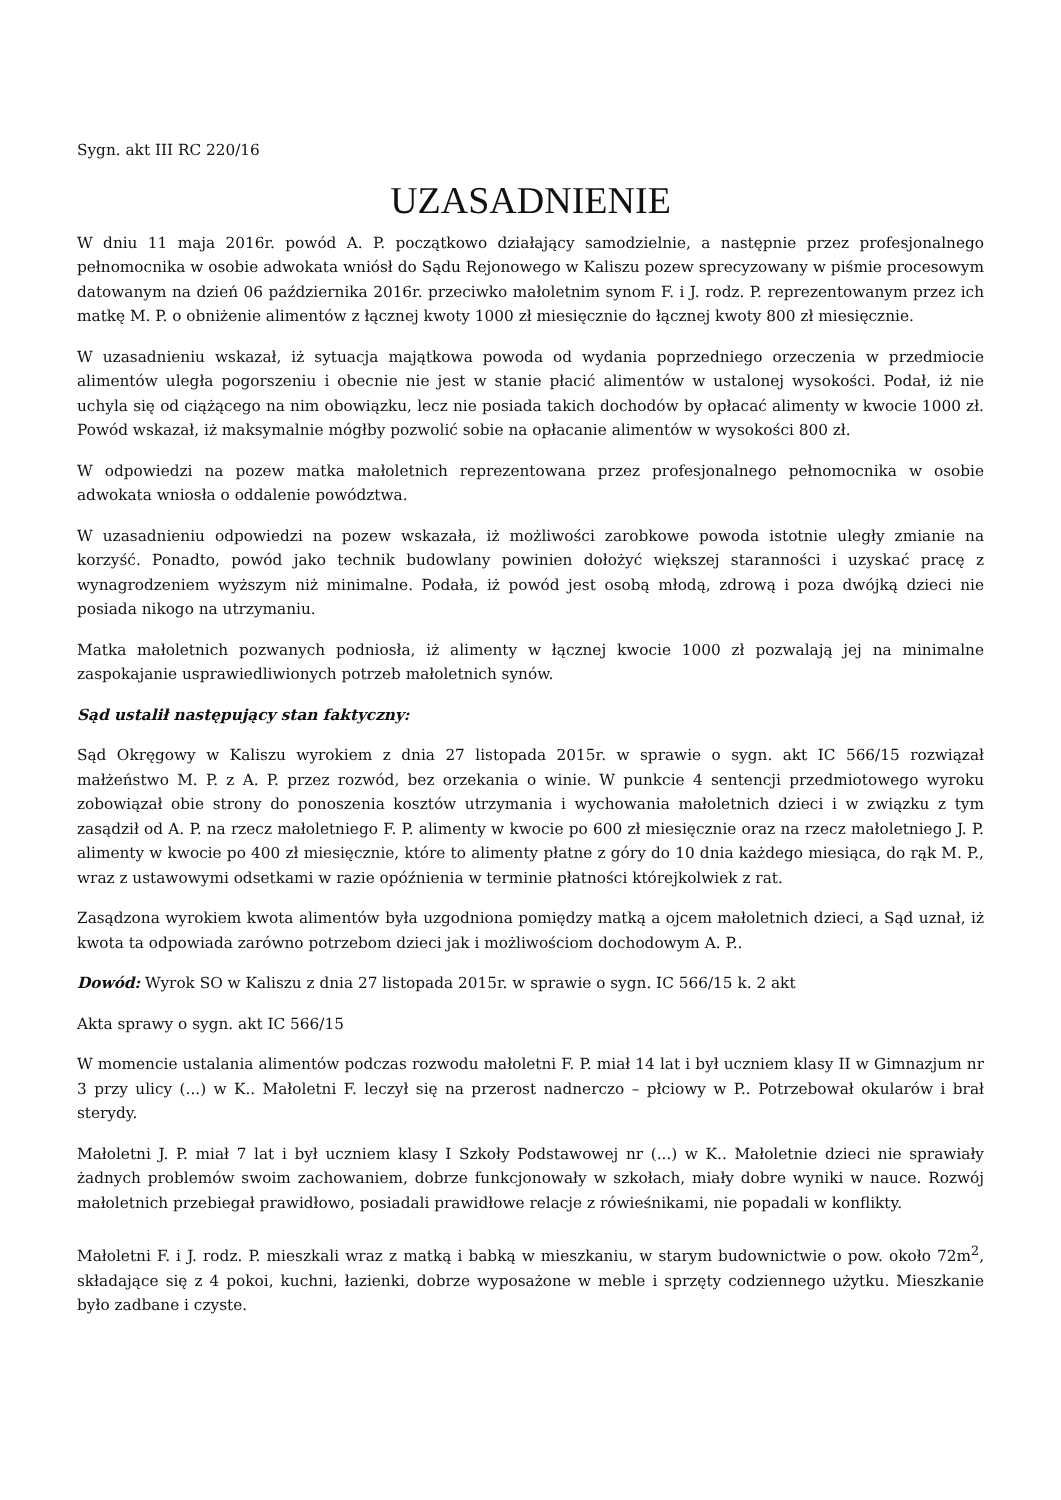Sygn. akt III RC 220/16
UZASADNIENIE
W dniu 11 maja 2016r. powód A. P. początkowo działający samodzielnie, a następnie przez profesjonalnego pełnomocnika w osobie adwokata wniósł do Sądu Rejonowego w Kaliszu pozew sprecyzowany w piśmie procesowym datowanym na dzień 06 października 2016r. przeciwko małoletnim synom F. i J. rodz. P. reprezentowanym przez ich matkę M. P. o obniżenie alimentów z łącznej kwoty 1000 zł miesięcznie do łącznej kwoty 800 zł miesięcznie.
W uzasadnieniu wskazał, iż sytuacja majątkowa powoda od wydania poprzedniego orzeczenia w przedmiocie alimentów uległa pogorszeniu i obecnie nie jest w stanie płacić alimentów w ustalonej wysokości. Podał, iż nie uchyla się od ciążącego na nim obowiązku, lecz nie posiada takich dochodów by opłacać alimenty w kwocie 1000 zł. Powód wskazał, iż maksymalnie mógłby pozwolić sobie na opłacanie alimentów w wysokości 800 zł.
W odpowiedzi na pozew matka małoletnich reprezentowana przez profesjonalnego pełnomocnika w osobie adwokata wniosła o oddalenie powództwa.
W uzasadnieniu odpowiedzi na pozew wskazała, iż możliwości zarobkowe powoda istotnie uległy zmianie na korzyść. Ponadto, powód jako technik budowlany powinien dołożyć większej staranności i uzyskać pracę z wynagrodzeniem wyższym niż minimalne. Podała, iż powód jest osobą młodą, zdrową i poza dwójką dzieci nie posiada nikogo na utrzymaniu.
Matka małoletnich pozwanych podniosła, iż alimenty w łącznej kwocie 1000 zł pozwalają jej na minimalne zaspokajanie usprawiedliwionych potrzeb małoletnich synów.
Sąd ustalił następujący stan faktyczny:
Sąd Okręgowy w Kaliszu wyrokiem z dnia 27 listopada 2015r. w sprawie o sygn. akt IC 566/15 rozwiązał małżeństwo M. P. z A. P. przez rozwód, bez orzekania o winie. W punkcie 4 sentencji przedmiotowego wyroku zobowiązał obie strony do ponoszenia kosztów utrzymania i wychowania małoletnich dzieci i w związku z tym zasądził od A. P. na rzecz małoletniego F. P. alimenty w kwocie po 600 zł miesięcznie oraz na rzecz małoletniego J. P. alimenty w kwocie po 400 zł miesięcznie, które to alimenty płatne z góry do 10 dnia każdego miesiąca, do rąk M. P., wraz z ustawowymi odsetkami w razie opóźnienia w terminie płatności którejkolwiek z rat.
Zasądzona wyrokiem kwota alimentów była uzgodniona pomiędzy matką a ojcem małoletnich dzieci, a Sąd uznał, iż kwota ta odpowiada zarówno potrzebom dzieci jak i możliwościom dochodowym A. P..
Dowód: Wyrok SO w Kaliszu z dnia 27 listopada 2015r. w sprawie o sygn. IC 566/15 k. 2 akt
Akta sprawy o sygn. akt IC 566/15
W momencie ustalania alimentów podczas rozwodu małoletni F. P. miał 14 lat i był uczniem klasy II w Gimnazjum nr 3 przy ulicy (...) w K.. Małoletni F. leczył się na przerost nadnerczo – płciowy w P.. Potrzebował okularów i brał sterydy.
Małoletni J. P. miał 7 lat i był uczniem klasy I Szkoły Podstawowej nr (...) w K.. Małoletnie dzieci nie sprawiały żadnych problemów swoim zachowaniem, dobrze funkcjonowały w szkołach, miały dobre wyniki w nauce. Rozwój małoletnich przebiegał prawidłowo, posiadali prawidłowe relacje z rówieśnikami, nie popadali w konflikty.
Małoletni F. i J. rodz. P. mieszkali wraz z matką i babką w mieszkaniu, w starym budownictwie o pow. około 72m<sup>2</sup>, składające się z 4 pokoi, kuchni, łazienki, dobrze wyposażone w meble i sprzęty codziennego użytku. Mieszkanie było zadbane i czyste.